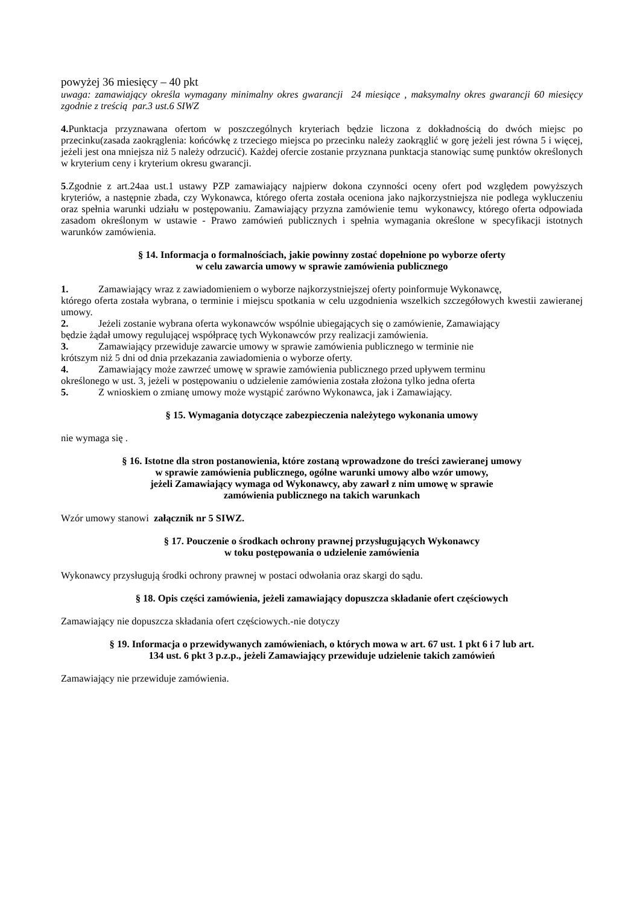powyżej 36 miesięcy – 40 pkt
uwaga: zamawiający określa wymagany minimalny okres gwarancji 24 miesiące , maksymalny okres gwarancji 60 miesięcy zgodnie z treścią par.3 ust.6 SIWZ
4. Punktacja przyznawana ofertom w poszczególnych kryteriach będzie liczona z dokładnością do dwóch miejsc po przecinku(zasada zaokrąglenia: końcówkę z trzeciego miejsca po przecinku należy zaokrąglić w gorę jeżeli jest równa 5 i więcej, jeżeli jest ona mniejsza niż 5 należy odrzucić). Każdej ofercie zostanie przyznana punktacja stanowiąc sumę punktów określonych w kryterium ceny i kryterium okresu gwarancji.
5.Zgodnie z art.24aa ust.1 ustawy PZP zamawiający najpierw dokona czynności oceny ofert pod względem powyższych kryteriów, a następnie zbada, czy Wykonawca, którego oferta została oceniona jako najkorzystniejsza nie podlega wykluczeniu oraz spełnia warunki udziału w postępowaniu. Zamawiający przyzna zamówienie temu wykonawcy, którego oferta odpowiada zasadom określonym w ustawie - Prawo zamówień publicznych i spełnia wymagania określone w specyfikacji istotnych warunków zamówienia.
§ 14. Informacja o formalnościach, jakie powinny zostać dopełnione po wyborze oferty
w celu zawarcia umowy w sprawie zamówienia publicznego
1. Zamawiający wraz z zawiadomieniem o wyborze najkorzystniejszej oferty poinformuje Wykonawcę,
którego oferta została wybrana, o terminie i miejscu spotkania w celu uzgodnienia wszelkich szczegółowych kwestii zawieranej umowy.
2. Jeżeli zostanie wybrana oferta wykonawców wspólnie ubiegających się o zamówienie, Zamawiający
będzie żądał umowy regulującej współpracę tych Wykonawców przy realizacji zamówienia.
3. Zamawiający przewiduje zawarcie umowy w sprawie zamówienia publicznego w terminie nie
krótszym niż 5 dni od dnia przekazania zawiadomienia o wyborze oferty.
4. Zamawiający może zawrzeć umowę w sprawie zamówienia publicznego przed upływem terminu
określonego w ust. 3, jeżeli w postępowaniu o udzielenie zamówienia została złożona tylko jedna oferta
5. Z wnioskiem o zmianę umowy może wystąpić zarówno Wykonawca, jak i Zamawiający.
§ 15. Wymagania dotyczące zabezpieczenia należytego wykonania umowy
nie wymaga się .
§ 16. Istotne dla stron postanowienia, które zostaną wprowadzone do treści zawieranej umowy
w sprawie zamówienia publicznego, ogólne warunki umowy albo wzór umowy,
jeżeli Zamawiający wymaga od Wykonawcy, aby zawarł z nim umowę w sprawie
zamówienia publicznego na takich warunkach
Wzór umowy stanowi załącznik nr 5 SIWZ.
§ 17. Pouczenie o środkach ochrony prawnej przysługujących Wykonawcy
w toku postępowania o udzielenie zamówienia
Wykonawcy przysługują środki ochrony prawnej w postaci odwołania oraz skargi do sądu.
§ 18. Opis części zamówienia, jeżeli zamawiający dopuszcza składanie ofert częściowych
Zamawiający nie dopuszcza składania ofert częściowych.-nie dotyczy
§ 19. Informacja o przewidywanych zamówieniach, o których mowa w art. 67 ust. 1 pkt 6 i 7 lub art.
134 ust. 6 pkt 3 p.z.p., jeżeli Zamawiający przewiduje udzielenie takich zamówień
Zamawiający nie przewiduje zamówienia.